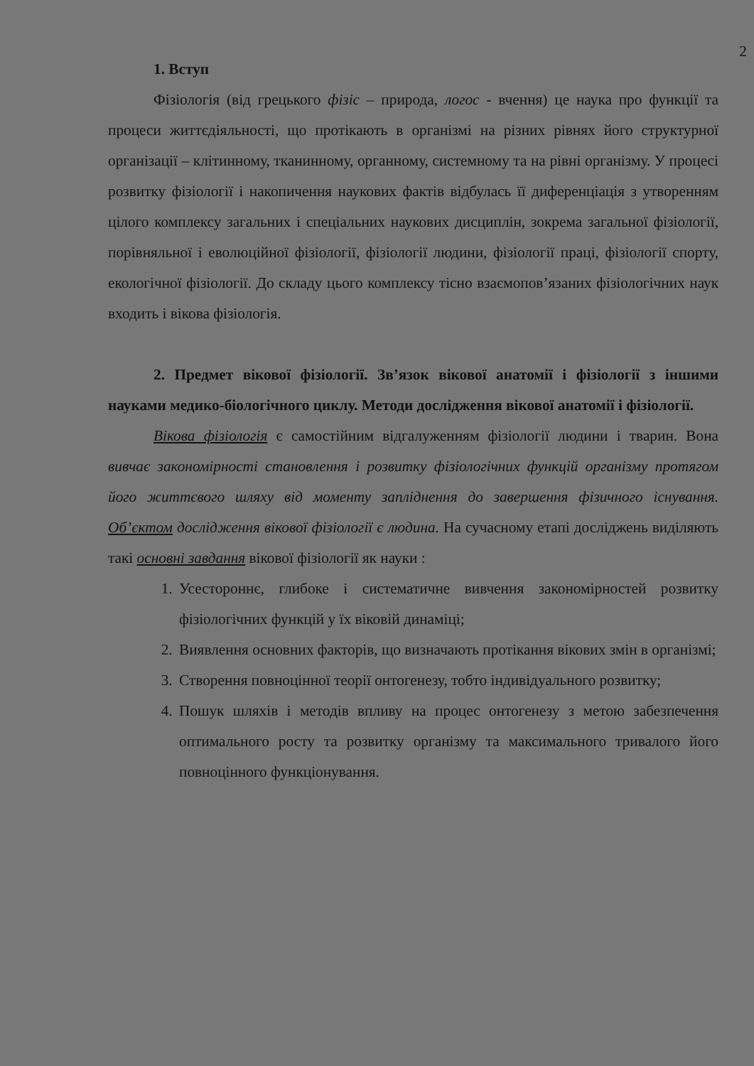2
1. Вступ
Фізіологія (від грецького фізіс – природа, логос - вчення) це наука про функції та процеси життєдіяльності, що протікають в організмі на різних рівнях його структурної організації – клітинному, тканинному, органному, системному та на рівні організму. У процесі розвитку фізіології і накопичення наукових фактів відбулась її диференціація з утворенням цілого комплексу загальних і спеціальних наукових дисциплін, зокрема загальної фізіології, порівняльної і еволюційної фізіології, фізіології людини, фізіології праці, фізіології спорту, екологічної фізіології. До складу цього комплексу тісно взаємопов’язаних фізіологічних наук входить і вікова фізіологія.
2. Предмет вікової фізіології. Зв’язок вікової анатомії і фізіології з іншими науками медико-біологічного циклу. Методи дослідження вікової анатомії і фізіології.
Вікова фізіологія є самостійним відгалуженням фізіології людини і тварин. Вона вивчає закономірності становлення і розвитку фізіологічних функцій організму протягом його життєвого шляху від моменту запліднення до завершення фізичного існування. Об’єктом дослідження вікової фізіології є людина. На сучасному етапі досліджень виділяють такі основні завдання вікової фізіології як науки :
1. Усестороннє, глибоке і систематичне вивчення закономірностей розвитку фізіологічних функцій у їх віковій динаміці;
2. Виявлення основних факторів, що визначають протікання вікових змін в організмі;
3. Створення повноцінної теорії онтогенезу, тобто індивідуального розвитку;
4. Пошук шляхів і методів впливу на процес онтогенезу з метою забезпечення оптимального росту та розвитку організму та максимального тривалого його повноцінного функціонування.